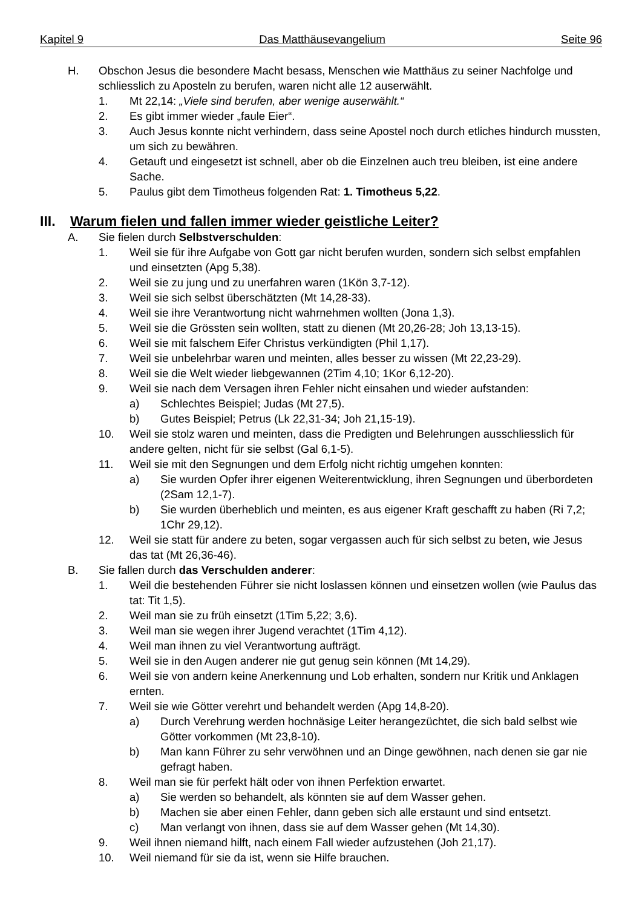Kapitel 9 Das Matthäusevangelium Seite 96
H. Obschon Jesus die besondere Macht besass, Menschen wie Matthäus zu seiner Nachfolge und schliesslich zu Aposteln zu berufen, waren nicht alle 12 auserwählt.
1. Mt 22,14: „Viele sind berufen, aber wenige auserwählt.“
2. Es gibt immer wieder „faule Eier“.
3. Auch Jesus konnte nicht verhindern, dass seine Apostel noch durch etliches hindurch mussten, um sich zu bewähren.
4. Getauft und eingesetzt ist schnell, aber ob die Einzelnen auch treu bleiben, ist eine andere Sache.
5. Paulus gibt dem Timotheus folgenden Rat: 1. Timotheus 5,22.
III. Warum fielen und fallen immer wieder geistliche Leiter?
A. Sie fielen durch Selbstverschulden:
1. Weil sie für ihre Aufgabe von Gott gar nicht berufen wurden, sondern sich selbst empfahlen und einsetzten (Apg 5,38).
2. Weil sie zu jung und zu unerfahren waren (1Kön 3,7-12).
3. Weil sie sich selbst überschätzten (Mt 14,28-33).
4. Weil sie ihre Verantwortung nicht wahrnehmen wollten (Jona 1,3).
5. Weil sie die Grössten sein wollten, statt zu dienen (Mt 20,26-28; Joh 13,13-15).
6. Weil sie mit falschem Eifer Christus verkündigten (Phil 1,17).
7. Weil sie unbelehrbar waren und meinten, alles besser zu wissen (Mt 22,23-29).
8. Weil sie die Welt wieder liebgewannen (2Tim 4,10; 1Kor 6,12-20).
9. Weil sie nach dem Versagen ihren Fehler nicht einsahen und wieder aufstanden:
a) Schlechtes Beispiel; Judas (Mt 27,5).
b) Gutes Beispiel; Petrus (Lk 22,31-34; Joh 21,15-19).
10. Weil sie stolz waren und meinten, dass die Predigten und Belehrungen ausschliesslich für andere gelten, nicht für sie selbst (Gal 6,1-5).
11. Weil sie mit den Segnungen und dem Erfolg nicht richtig umgehen konnten:
a) Sie wurden Opfer ihrer eigenen Weiterentwicklung, ihren Segnungen und überbordeten (2Sam 12,1-7).
b) Sie wurden überheblich und meinten, es aus eigener Kraft geschafft zu haben (Ri 7,2; 1Chr 29,12).
12. Weil sie statt für andere zu beten, sogar vergassen auch für sich selbst zu beten, wie Jesus das tat (Mt 26,36-46).
B. Sie fallen durch das Verschulden anderer:
1. Weil die bestehenden Führer sie nicht loslassen können und einsetzen wollen (wie Paulus das tat: Tit 1,5).
2. Weil man sie zu früh einsetzt (1Tim 5,22; 3,6).
3. Weil man sie wegen ihrer Jugend verachtet (1Tim 4,12).
4. Weil man ihnen zu viel Verantwortung aufträgt.
5. Weil sie in den Augen anderer nie gut genug sein können (Mt 14,29).
6. Weil sie von andern keine Anerkennung und Lob erhalten, sondern nur Kritik und Anklagen ernten.
7. Weil sie wie Götter verehrt und behandelt werden (Apg 14,8-20).
a) Durch Verehrung werden hochnäsige Leiter herangezüchtet, die sich bald selbst wie Götter vorkommen (Mt 23,8-10).
b) Man kann Führer zu sehr verwöhnen und an Dinge gewöhnen, nach denen sie gar nie gefragt haben.
8. Weil man sie für perfekt hält oder von ihnen Perfektion erwartet.
a) Sie werden so behandelt, als könnten sie auf dem Wasser gehen.
b) Machen sie aber einen Fehler, dann geben sich alle erstaunt und sind entsetzt.
c) Man verlangt von ihnen, dass sie auf dem Wasser gehen (Mt 14,30).
9. Weil ihnen niemand hilft, nach einem Fall wieder aufzustehen (Joh 21,17).
10. Weil niemand für sie da ist, wenn sie Hilfe brauchen.